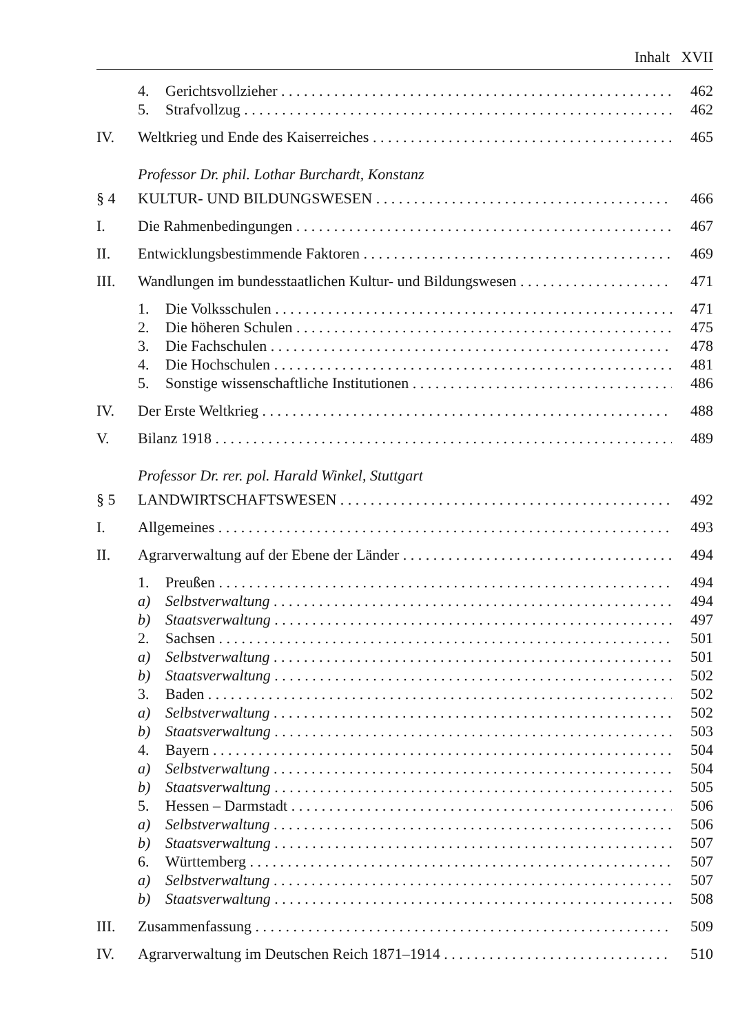Inhalt XVII
4. Gerichtsvollzieher 462
5. Strafvollzug 462
IV. Weltkrieg und Ende des Kaiserreiches 465
Professor Dr. phil. Lothar Burchardt, Konstanz
§ 4 KULTUR- UND BILDUNGSWESEN 466
I. Die Rahmenbedingungen 467
II. Entwicklungsbestimmende Faktoren 469
III. Wandlungen im bundesstaatlichen Kultur- und Bildungswesen 471
1. Die Volksschulen 471
2. Die höheren Schulen 475
3. Die Fachschulen 478
4. Die Hochschulen 481
5. Sonstige wissenschaftliche Institutionen 486
IV. Der Erste Weltkrieg 488
V. Bilanz 1918 489
Professor Dr. rer. pol. Harald Winkel, Stuttgart
§ 5 LANDWIRTSCHAFTSWESEN 492
I. Allgemeines 493
II. Agrarverwaltung auf der Ebene der Länder 494
1. Preußen 494
a) Selbstverwaltung 494
b) Staatsverwaltung 497
2. Sachsen 501
a) Selbstverwaltung 501
b) Staatsverwaltung 502
3. Baden 502
a) Selbstverwaltung 502
b) Staatsverwaltung 503
4. Bayern 504
a) Selbstverwaltung 504
b) Staatsverwaltung 505
5. Hessen – Darmstadt 506
a) Selbstverwaltung 506
b) Staatsverwaltung 507
6. Württemberg 507
a) Selbstverwaltung 507
b) Staatsverwaltung 508
III. Zusammenfassung 509
IV. Agrarverwaltung im Deutschen Reich 1871–1914 510